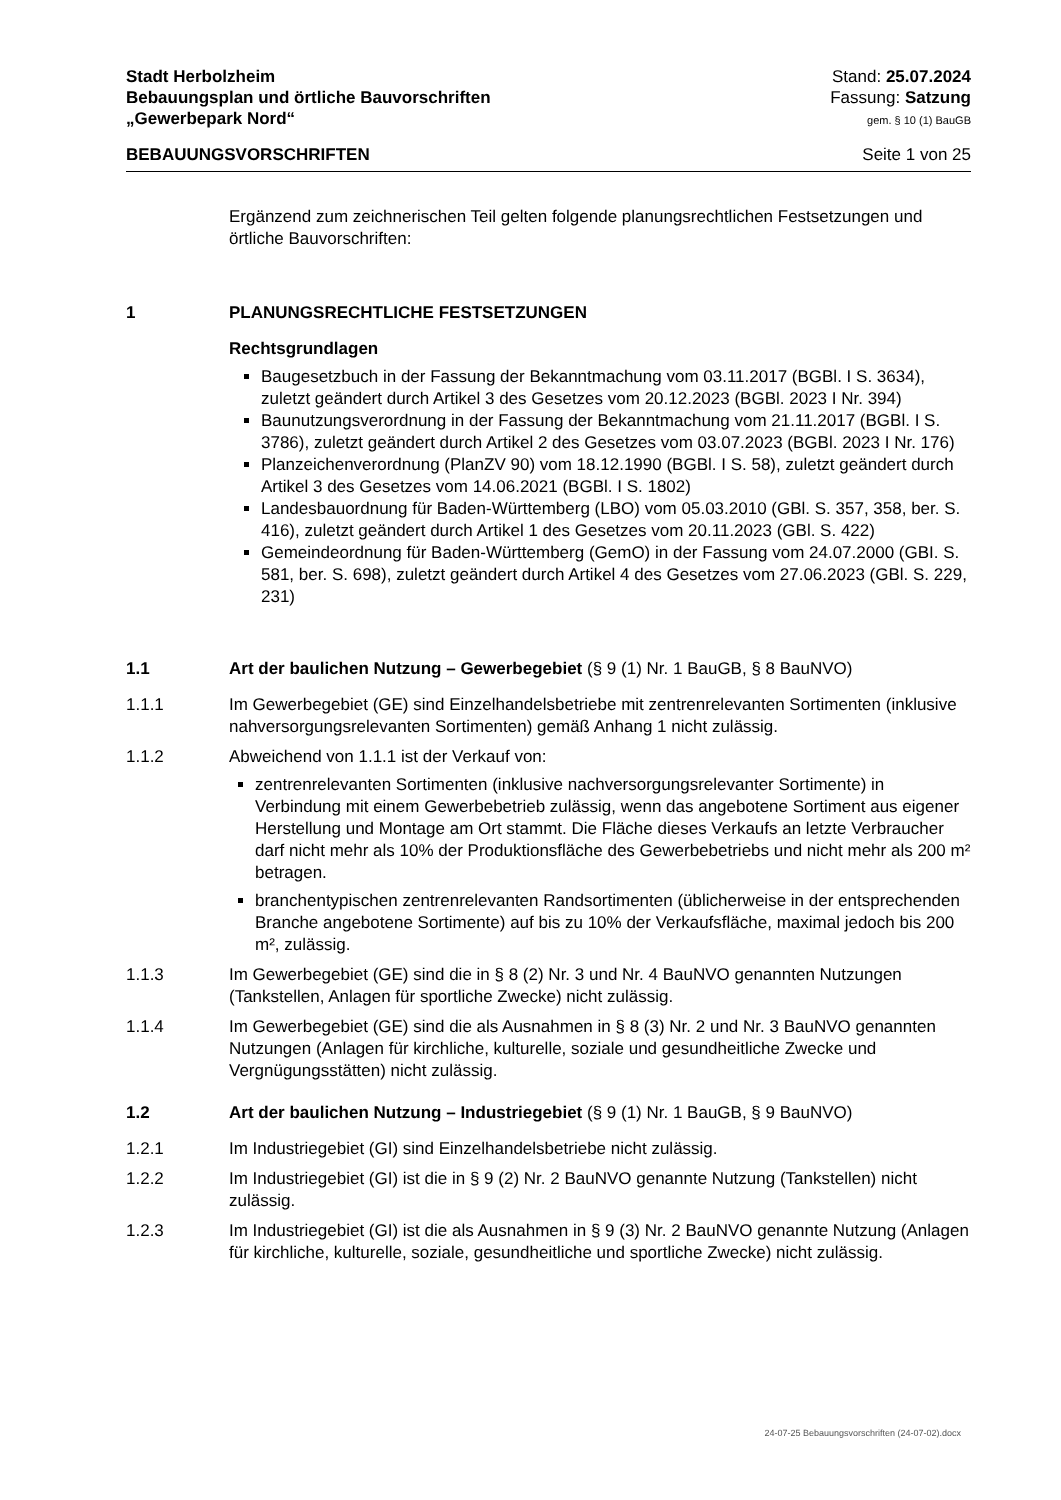Stadt Herbolzheim
Bebauungsplan und örtliche Bauvorschriften
„Gewerbepark Nord“
Stand: 25.07.2024
Fassung: Satzung
gem. § 10 (1) BauGB
BEBAUUNGSVORSCHRIFTEN Seite 1 von 25
Ergänzend zum zeichnerischen Teil gelten folgende planungsrechtlichen Festsetzungen und örtliche Bauvorschriften:
1 PLANUNGSRECHTLICHE FESTSETZUNGEN
Rechtsgrundlagen
Baugesetzbuch in der Fassung der Bekanntmachung vom 03.11.2017 (BGBl. I S. 3634), zuletzt geändert durch Artikel 3 des Gesetzes vom 20.12.2023 (BGBl. 2023 I Nr. 394)
Baunutzungsverordnung in der Fassung der Bekanntmachung vom 21.11.2017 (BGBl. I S. 3786), zuletzt geändert durch Artikel 2 des Gesetzes vom 03.07.2023 (BGBl. 2023 I Nr. 176)
Planzeichenverordnung (PlanZV 90) vom 18.12.1990 (BGBl. I S. 58), zuletzt geändert durch Artikel 3 des Gesetzes vom 14.06.2021 (BGBl. I S. 1802)
Landesbauordnung für Baden-Württemberg (LBO) vom 05.03.2010 (GBl. S. 357, 358, ber. S. 416), zuletzt geändert durch Artikel 1 des Gesetzes vom 20.11.2023 (GBl. S. 422)
Gemeindeordnung für Baden-Württemberg (GemO) in der Fassung vom 24.07.2000 (GBI. S. 581, ber. S. 698), zuletzt geändert durch Artikel 4 des Gesetzes vom 27.06.2023 (GBl. S. 229, 231)
1.1 Art der baulichen Nutzung – Gewerbegebiet (§ 9 (1) Nr. 1 BauGB, § 8 BauNVO)
1.1.1 Im Gewerbegebiet (GE) sind Einzelhandelsbetriebe mit zentrenrelevanten Sortimenten (inklusive nahversorgungsrelevanten Sortimenten) gemäß Anhang 1 nicht zulässig.
1.1.2 Abweichend von 1.1.1 ist der Verkauf von:
zentrenrelevanten Sortimenten (inklusive nachversorgungsrelevanter Sortimente) in Verbindung mit einem Gewerbebetrieb zulässig, wenn das angebotene Sortiment aus eigener Herstellung und Montage am Ort stammt. Die Fläche dieses Verkaufs an letzte Verbraucher darf nicht mehr als 10% der Produktionsfläche des Gewerbebetriebs und nicht mehr als 200 m² betragen.
branchentypischen zentrenrelevanten Randsortimenten (üblicherweise in der entsprechenden Branche angebotene Sortimente) auf bis zu 10% der Verkaufsfläche, maximal jedoch bis 200 m², zulässig.
1.1.3 Im Gewerbegebiet (GE) sind die in § 8 (2) Nr. 3 und Nr. 4 BauNVO genannten Nutzungen (Tankstellen, Anlagen für sportliche Zwecke) nicht zulässig.
1.1.4 Im Gewerbegebiet (GE) sind die als Ausnahmen in § 8 (3) Nr. 2 und Nr. 3 BauNVO genannten Nutzungen (Anlagen für kirchliche, kulturelle, soziale und gesundheitliche Zwecke und Vergnügungsstätten) nicht zulässig.
1.2 Art der baulichen Nutzung – Industriegebiet (§ 9 (1) Nr. 1 BauGB, § 9 BauNVO)
1.2.1 Im Industriegebiet (GI) sind Einzelhandelsbetriebe nicht zulässig.
1.2.2 Im Industriegebiet (GI) ist die in § 9 (2) Nr. 2 BauNVO genannte Nutzung (Tankstellen) nicht zulässig.
1.2.3 Im Industriegebiet (GI) ist die als Ausnahmen in § 9 (3) Nr. 2 BauNVO genannte Nutzung (Anlagen für kirchliche, kulturelle, soziale, gesundheitliche und sportliche Zwecke) nicht zulässig.
24-07-25 Bebauungsvorschriften (24-07-02).docx